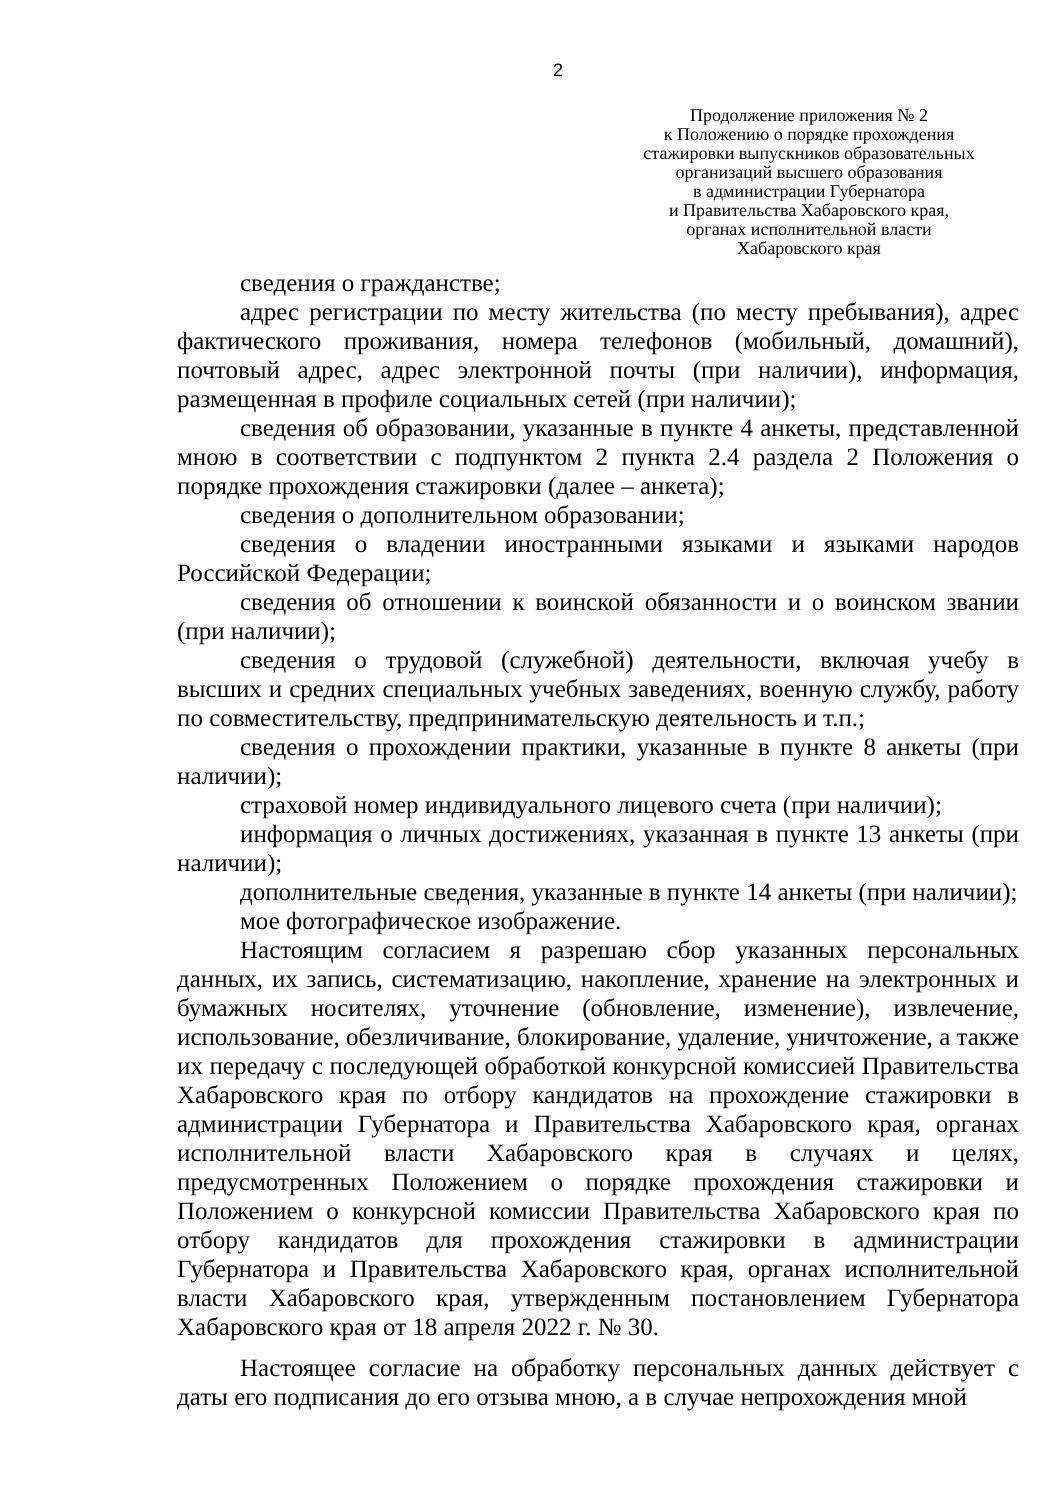2
Продолжение приложения № 2
к Положению о порядке прохождения
стажировки выпускников образовательных
организаций высшего образования
в администрации Губернатора
и Правительства Хабаровского края,
органах исполнительной власти
Хабаровского края
сведения о гражданстве;
адрес регистрации по месту жительства (по месту пребывания), адрес фактического проживания, номера телефонов (мобильный, домашний), почтовый адрес, адрес электронной почты (при наличии), информация, размещенная в профиле социальных сетей (при наличии);
сведения об образовании, указанные в пункте 4 анкеты, представленной мною в соответствии с подпунктом 2 пункта 2.4 раздела 2 Положения о порядке прохождения стажировки (далее – анкета);
сведения о дополнительном образовании;
сведения о владении иностранными языками и языками народов Российской Федерации;
сведения об отношении к воинской обязанности и о воинском звании (при наличии);
сведения о трудовой (служебной) деятельности, включая учебу в высших и средних специальных учебных заведениях, военную службу, работу по совместительству, предпринимательскую деятельность и т.п.;
сведения о прохождении практики, указанные в пункте 8 анкеты (при наличии);
страховой номер индивидуального лицевого счета (при наличии);
информация о личных достижениях, указанная в пункте 13 анкеты (при наличии);
дополнительные сведения, указанные в пункте 14 анкеты (при наличии);
мое фотографическое изображение.
Настоящим согласием я разрешаю сбор указанных персональных данных, их запись, систематизацию, накопление, хранение на электронных и бумажных носителях, уточнение (обновление, изменение), извлечение, использование, обезличивание, блокирование, удаление, уничтожение, а также их передачу с последующей обработкой конкурсной комиссией Правительства Хабаровского края по отбору кандидатов на прохождение стажировки в администрации Губернатора и Правительства Хабаровского края, органах исполнительной власти Хабаровского края в случаях и целях, предусмотренных Положением о порядке прохождения стажировки и Положением о конкурсной комиссии Правительства Хабаровского края по отбору кандидатов для прохождения стажировки в администрации Губернатора и Правительства Хабаровского края, органах исполнительной власти Хабаровского края, утвержденным постановлением Губернатора Хабаровского края от 18 апреля 2022 г. № 30.
Настоящее согласие на обработку персональных данных действует с даты его подписания до его отзыва мною, а в случае непрохождения мной